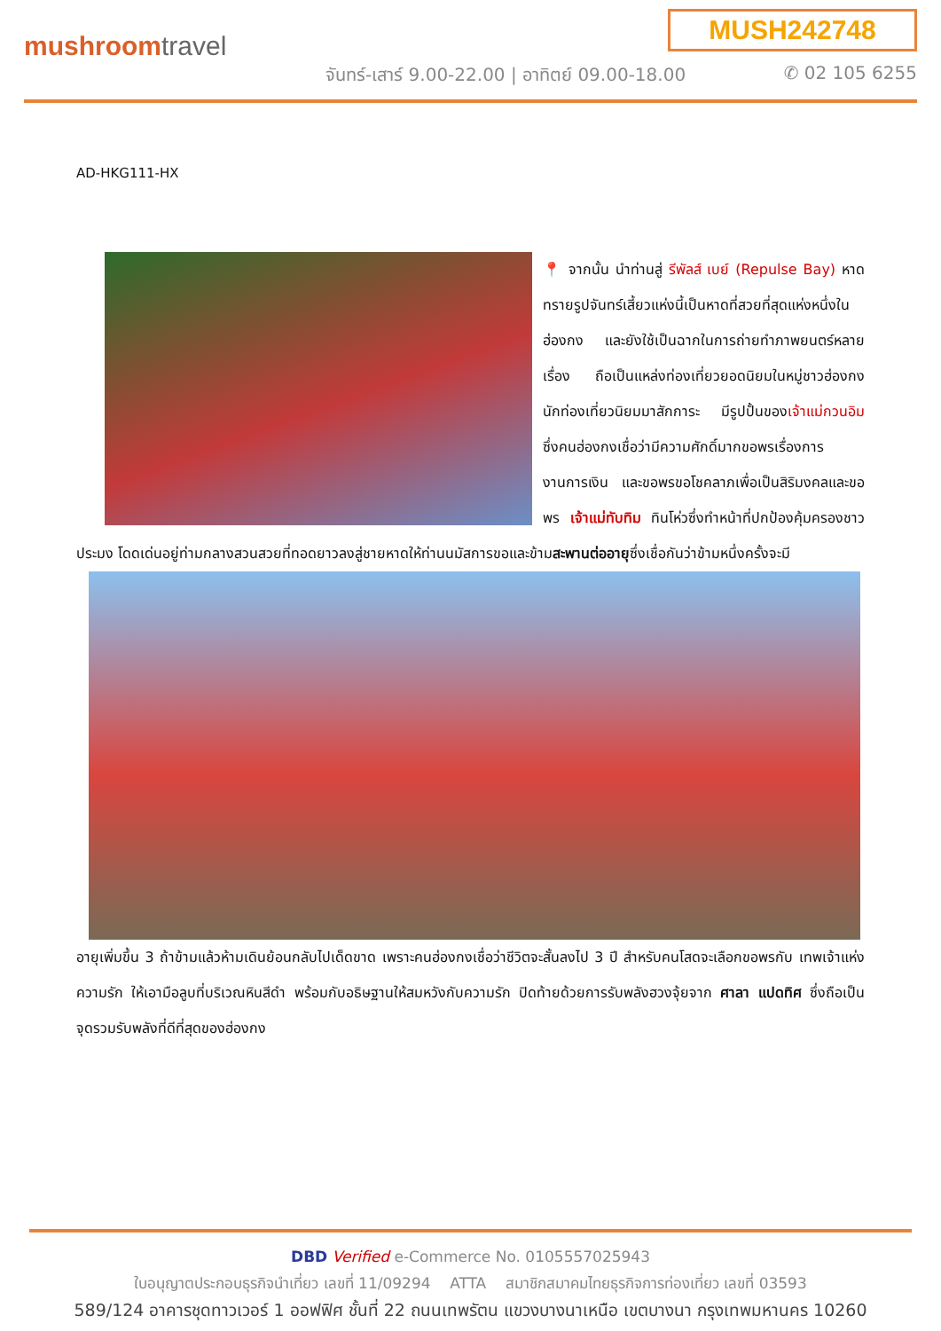MUSH242748
mushroomtravel
จันทร์-เสาร์ 9.00-22.00 | อาทิตย์ 09.00-18.00
✆ 02 105 6255
AD-HKG111-HX
📍 จากนั้น นำท่านสู่ รีพัลส์ เบย์ (Repulse Bay) หาดทรายรูปจันทร์เสี้ยวแห่งนี้เป็นหาดที่สวยที่สุดแห่งหนึ่งในฮ่องกง และยังใช้เป็นฉากในการถ่ายทำภาพยนตร์หลายเรื่อง ถือเป็นแหล่งท่องเที่ยวยอดนิยมในหมู่ชาวฮ่องกง นักท่องเที่ยวนิยมมาสักการะ มีรูปปั้นของเจ้าแม่กวนอิม ซึ่งคนฮ่องกงเชื่อว่ามีความศักดิ์มากขอพรเรื่องการงานการเงิน และขอพรขอโชคลาภเพื่อเป็นสิริมงคลและขอพร เจ้าแม่ทับทิม ทินโห่วซึ่งทำหน้าที่ปกป้องคุ้มครองชาวประมง โดดเด่นอยู่ท่ามกลางสวนสวยที่ทอดยาวลงสู่ชายหาดให้ท่านนมัสการขอและข้ามสะพานต่ออายุซึ่งเชื่อกันว่าข้ามหนึ่งครั้งจะมี
อายุเพิ่มขึ้น 3 ถ้าข้ามแล้วห้ามเดินย้อนกลับไปเด็ดขาด เพราะคนฮ่องกงเชื่อว่าชีวิตจะสั้นลงไป 3 ปี สำหรับคนโสดจะเลือกขอพรกับ เทพเจ้าแห่งความรัก ให้เอามือลูบที่บริเวณหินสีดำ พร้อมกับอธิษฐานให้สมหวังกับความรัก ปิดท้ายด้วยการรับพลังฮวงจุ้ยจาก ศาลา แปดทิศ ซึ่งถือเป็นจุดรวมรับพลังที่ดีที่สุดของฮ่องกง
DBD Verified e-Commerce No. 0105557025943
ใบอนุญาตประกอบธุรกิจนำเที่ยว เลขที่ 11/09294 ATTA สมาชิกสมาคมไทยธุรกิจการท่องเที่ยว เลขที่ 03593
589/124 อาคารชุดทาวเวอร์ 1 ออฟฟิศ ชั้นที่ 22 ถนนเทพรัตน แขวงบางนาเหนือ เขตบางนา กรุงเทพมหานคร 10260